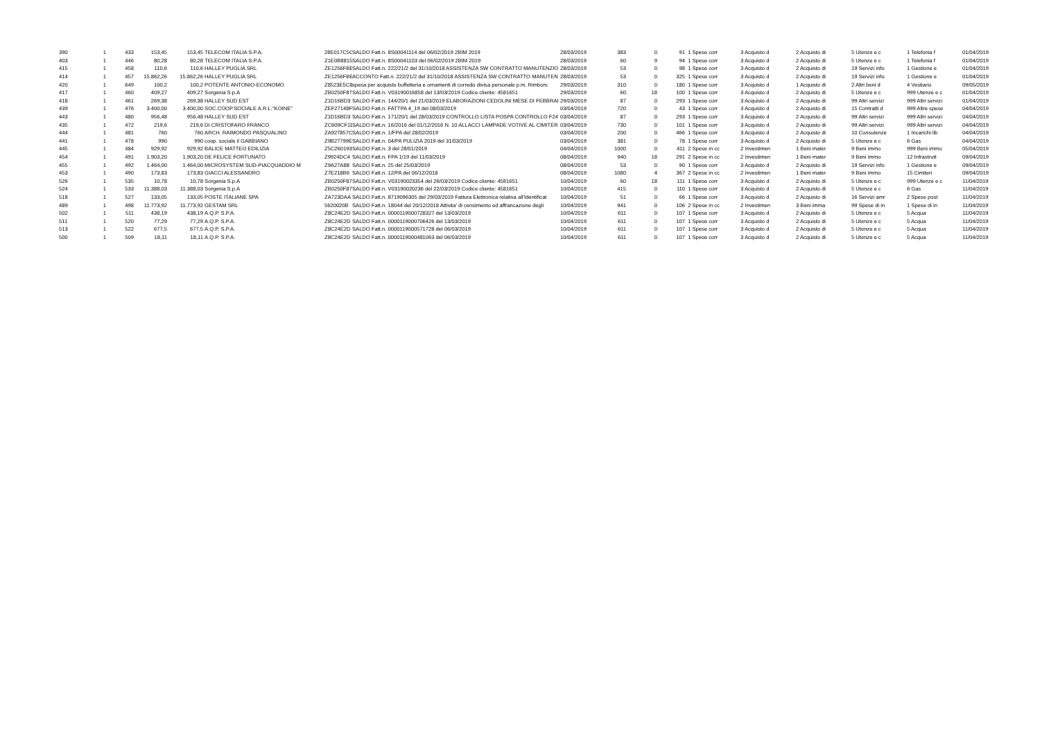| 390 | 1 | 433 | 153,45 | 153,45 | TELECOM ITALIA S.P.A. | 28E017C5C | SALDO Fatt.n. 8S00041114 del 06/02/2019 2BIM 2019 | 28/03/2019 | 383 | 0 | 91 | 1 Spese corr | 3 Acquisto d | 2 Acquisto di | 5 Utenze e c | 1 Telefonia f | 01/04/2019 |
| 403 | 1 | 446 | 80,28 | 80,28 | TELECOM ITALIA S.P.A. | Z1E0B8815 | SALDO Fatt.n. 8S00041103 del 06/02/2019 2BIM 2019 | 28/03/2019 | 60 | 9 | 94 | 1 Spese corr | 3 Acquisto d | 2 Acquisto di | 5 Utenze e c | 1 Telefonia f | 01/04/2019 |
| 415 | 1 | 458 | 110,6 | 110,6 | HALLEY PUGLIA SRL | ZE1256FBE | SALDO Fatt.n. 222/21/2 del 31/10/2018 ASSISTENZA SW CONTRATTO MANUTENZIO | 28/03/2019 | 53 | 0 | 98 | 1 Spese corr | 3 Acquisto d | 2 Acquisto di | 19 Servizi info | 1 Gestione e | 01/04/2019 |
| 414 | 1 | 457 | 15.862,26 | 15.862,26 | HALLEY PUGLIA SRL | ZE1256FBE | ACCONTO Fatt.n. 222/21/2 del 31/10/2018 ASSISTENZA SW CONTRATTO MANUTEN | 28/03/2019 | 53 | 0 | 325 | 1 Spese corr | 3 Acquisto d | 2 Acquisto di | 19 Servizi info | 1 Gestione e | 01/04/2019 |
| 420 | 1 | 649 | 100,2 | 100,2 | POTENTE ANTONIO-ECONOMO | Z8523E5C8 | spesa per acquisto buffetteria e ornamenti di corredo divisa personale p.m. Rimbors | 29/03/2019 | 310 | 0 | 180 | 1 Spese corr | 3 Acquisto d | 1 Acquisto di | 2 Altri beni d | 4 Vestiario | 09/05/2019 |
| 417 | 1 | 460 | 409,27 | 409,27 | Sorgenia S.p.A | ZB0250F87 | SALDO Fatt.n. V03190016858 del 13/03/2019 Codice cliente: 4581651 | 29/03/2019 | 60 | 18 | 100 | 1 Spese corr | 3 Acquisto d | 2 Acquisto di | 5 Utenze e c | 999 Utenze e c | 01/04/2019 |
| 418 | 1 | 461 | 269,38 | 269,38 | HALLEY SUD EST | Z1D16BD3 | SALDO Fatt.n. 144/20/1 del 21/03/2019 ELABORAZIONI CEDOLINI MESE DI FEBBRAI | 29/03/2019 | 87 | 0 | 293 | 1 Spese corr | 3 Acquisto d | 2 Acquisto di | 99 Altri servizi | 999 Altri servizi | 01/04/2019 |
| 439 | 1 | 476 | 3.400,00 | 3.400,00 | SOC.COOP.SOCIALE A.R.L."KOINE" | ZEF27148F | SALDO Fatt.n. FATTPA 4_19 del 08/03/2019 | 03/04/2019 | 720 | 0 | 43 | 1 Spese corr | 3 Acquisto d | 2 Acquisto di | 15 Contratti d | 999 Altre spese | 04/04/2019 |
| 443 | 1 | 480 | 956,48 | 956,48 | HALLEY SUD EST | Z1D16BD3 | SALDO Fatt.n. 171/20/1 del 28/03/2019 CONTROLLO LISTA POSPA CONTROLLO F24 | 03/04/2019 | 87 | 0 | 293 | 1 Spese corr | 3 Acquisto d | 2 Acquisto di | 99 Altri servizi | 999 Altri servizi | 04/04/2019 |
| 435 | 1 | 472 | 219,6 | 219,6 | DI CRISTOFARO FRANCO | ZC609CF11 | SALDO Fatt.n. 16/2016 del 01/12/2016 N. 10 ALLACCI LAMPADE VOTIVE AL CIMITER | 03/04/2019 | 730 | 0 | 101 | 1 Spese corr | 3 Acquisto d | 2 Acquisto di | 99 Altri servizi | 999 Altri servizi | 04/04/2019 |
| 444 | 1 | 481 | 760 | 760 | ARCH. RAIMONDO PASQUALINO | ZA927857C | SALDO Fatt.n. 1/FPA del 28/02/2019 | 03/04/2019 | 200 | 0 | 466 | 1 Spese corr | 3 Acquisto d | 2 Acquisto di | 10 Consulenze | 1 Incarichi lib | 04/04/2019 |
| 441 | 1 | 478 | 990 | 990 | coop. sociale il GABBIANO | Z9B27799E | SALDO Fatt.n. 04/PA PULIZIA 2019 del 31/03/2019 | 03/04/2019 | 381 | 0 | 78 | 1 Spese corr | 3 Acquisto d | 2 Acquisto di | 5 Utenze e c | 6 Gas | 04/04/2019 |
| 445 | 1 | 484 | 929,92 | 929,92 | BALICE MATTEO EDILIZIA | Z5C260193 | SALDO Fatt.n. 3 del 28/01/2019 | 04/04/2019 | 1000 | 0 | 411 | 2 Spese in cc | 2 Investimen | 1 Beni mater | 9 Beni immo | 999 Beni immo | 05/04/2019 |
| 454 | 1 | 491 | 1.903,20 | 1.903,20 | DE FELICE FORTUNATO | Z9924DC4 | SALDO Fatt.n. FPA 1/19 del 11/03/2019 | 08/04/2019 | 940 | 18 | 291 | 2 Spese in cc | 2 Investimen | 1 Beni mater | 9 Beni immo | 12 Infrastrutt | 09/04/2019 |
| 455 | 1 | 492 | 1.464,00 | 1.464,00 | MICROSYSTEM SUD-PIACQUADDIO M | Z9A27A88 | SALDO Fatt.n. 25 del 25/03/2019 | 08/04/2019 | 53 | 0 | 90 | 1 Spese corr | 3 Acquisto d | 2 Acquisto di | 19 Servizi info | 1 Gestione e | 09/04/2019 |
| 453 | 1 | 490 | 173,83 | 173,83 | GIACCI ALESSANDRO | Z7E218B6 | SALDO Fatt.n. 12/PA del 06/12/2018 | 08/04/2019 | 1080 | 4 | 367 | 2 Spese in cc | 2 Investimen | 1 Beni mater | 9 Beni immo | 15 Cimiteri | 09/04/2019 |
| 526 | 1 | 535 | 10,78 | 10,78 | Sorgenia S.p.A | ZB0250F87 | SALDO Fatt.n. V03190023354 del 26/03/2019 Codice cliente: 4581651 | 10/04/2019 | 60 | 18 | 111 | 1 Spese corr | 3 Acquisto d | 2 Acquisto di | 5 Utenze e c | 999 Utenze e c | 11/04/2019 |
| 524 | 1 | 533 | 11.388,03 | 11.388,03 | Sorgenia S.p.A | ZB0250F87 | SALDO Fatt.n. V03190020236 del 22/03/2019 Codice cliente: 4581651 | 10/04/2019 | 415 | 0 | 110 | 1 Spese corr | 3 Acquisto d | 2 Acquisto di | 5 Utenze e c | 6 Gas | 11/04/2019 |
| 518 | 1 | 527 | 133,05 | 133,05 | POSTE ITALIANE SPA | ZA723DAA | SALDO Fatt.n. 8719096305 del 29/03/2019 Fattura Elettronica relativa all'Identificat | 10/04/2019 | 51 | 0 | 66 | 1 Spese corr | 3 Acquisto d | 2 Acquisto di | 16 Servizi amr | 2 Spese post | 11/04/2019 |
| 489 | 1 | 498 | 11.773,92 | 11.773,92 | GESTAM SRL | 5620020B | SALDO Fatt.n. 18044 del 20/12/2018 Attivita' di censimento ed affrancazione degli | 10/04/2019 | 941 | 0 | 106 | 2 Spese in cc | 2 Investimen | 3 Beni imma | 99 Spese di in | 1 Spese di in | 11/04/2019 |
| 502 | 1 | 511 | 438,19 | 438,19 | A.Q.P. S.P.A. | Z8C24E2D | SALDO Fatt.n. 0000119000728327 del 13/03/2019 | 10/04/2019 | 611 | 0 | 107 | 1 Spese corr | 3 Acquisto d | 2 Acquisto di | 5 Utenze e c | 5 Acqua | 11/04/2019 |
| 511 | 1 | 520 | 77,29 | 77,29 | A.Q.P. S.P.A. | Z8C24E2D | SALDO Fatt.n. 0000119000706426 del 13/03/2019 | 10/04/2019 | 611 | 0 | 107 | 1 Spese corr | 3 Acquisto d | 2 Acquisto di | 5 Utenze e c | 5 Acqua | 11/04/2019 |
| 513 | 1 | 522 | 677,5 | 677,5 | A.Q.P. S.P.A. | Z8C24E2D | SALDO Fatt.n. 0000119000571728 del 06/03/2019 | 10/04/2019 | 611 | 0 | 107 | 1 Spese corr | 3 Acquisto d | 2 Acquisto di | 5 Utenze e c | 5 Acqua | 11/04/2019 |
| 500 | 1 | 509 | 18,11 | 18,11 | A.Q.P. S.P.A. | Z8C24E2D | SALDO Fatt.n. 0000119000481063 del 06/03/2019 | 10/04/2019 | 611 | 0 | 107 | 1 Spese corr | 3 Acquisto d | 2 Acquisto di | 5 Utenze e c | 5 Acqua | 11/04/2019 |